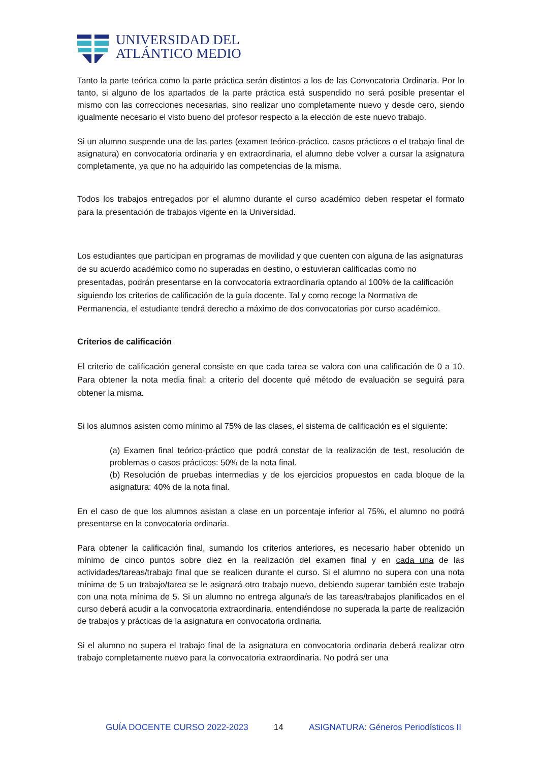UNIVERSIDAD DEL
ATLÁNTICO MEDIO
Tanto la parte teórica como la parte práctica serán distintos a los de las Convocatoria Ordinaria. Por lo tanto, si alguno de los apartados de la parte práctica está suspendido no será posible presentar el mismo con las correcciones necesarias, sino realizar uno completamente nuevo y desde cero, siendo igualmente necesario el visto bueno del profesor respecto a la elección de este nuevo trabajo.
Si un alumno suspende una de las partes (examen teórico-práctico, casos prácticos o el trabajo final de asignatura) en convocatoria ordinaria y en extraordinaria, el alumno debe volver a cursar la asignatura completamente, ya que no ha adquirido las competencias de la misma.
Todos los trabajos entregados por el alumno durante el curso académico deben respetar el formato para la presentación de trabajos vigente en la Universidad.
Los estudiantes que participan en programas de movilidad y que cuenten con alguna de las asignaturas de su acuerdo académico como no superadas en destino, o estuvieran calificadas como no presentadas, podrán presentarse en la convocatoria extraordinaria optando al 100% de la calificación siguiendo los criterios de calificación de la guía docente. Tal y como recoge la Normativa de Permanencia, el estudiante tendrá derecho a máximo de dos convocatorias por curso académico.
Criterios de calificación
El criterio de calificación general consiste en que cada tarea se valora con una calificación de 0 a 10. Para obtener la nota media final: a criterio del docente qué método de evaluación se seguirá para obtener la misma.
Si los alumnos asisten como mínimo al 75% de las clases, el sistema de calificación es el siguiente:
(a) Examen final teórico-práctico que podrá constar de la realización de test, resolución de problemas o casos prácticos: 50% de la nota final.
(b) Resolución de pruebas intermedias y de los ejercicios propuestos en cada bloque de la asignatura: 40% de la nota final.
En el caso de que los alumnos asistan a clase en un porcentaje inferior al 75%, el alumno no podrá presentarse en la convocatoria ordinaria.
Para obtener la calificación final, sumando los criterios anteriores, es necesario haber obtenido un mínimo de cinco puntos sobre diez en la realización del examen final y en cada una de las actividades/tareas/trabajo final que se realicen durante el curso. Si el alumno no supera con una nota mínima de 5 un trabajo/tarea se le asignará otro trabajo nuevo, debiendo superar también este trabajo con una nota mínima de 5. Si un alumno no entrega alguna/s de las tareas/trabajos planificados en el curso deberá acudir a la convocatoria extraordinaria, entendiéndose no superada la parte de realización de trabajos y prácticas de la asignatura en convocatoria ordinaria.
Si el alumno no supera el trabajo final de la asignatura en convocatoria ordinaria deberá realizar otro trabajo completamente nuevo para la convocatoria extraordinaria. No podrá ser una
GUÍA DOCENTE CURSO 2022-2023 14 ASIGNATURA: Géneros Periodísticos II